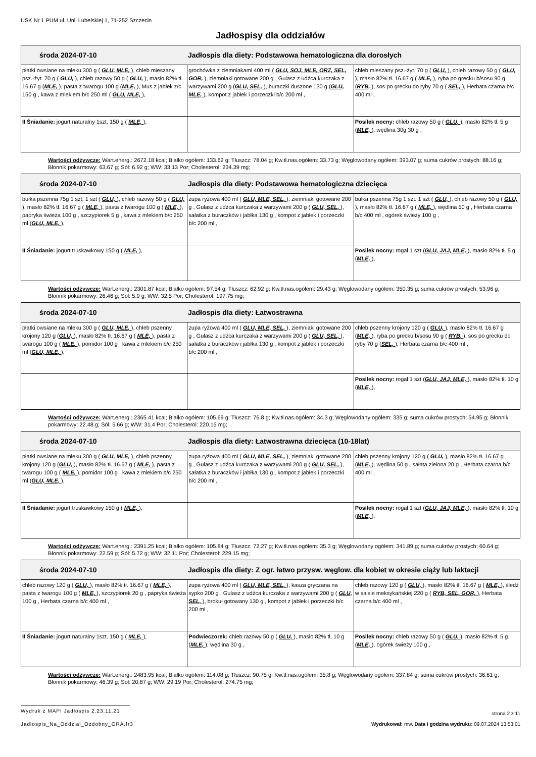USK Nr 1 PUM ul. Unii Lubelskiej 1, 71-252 Szczecin
Jadłospisy dla oddziałów
| środa 2024-07-10 Jadłospis dla diety: Podstawowa hematologiczna dla dorosłych | | |
| --- | --- | --- |
| płatki owsiane na mleku 300 g ( GLU, MLE, ), chleb mieszany psz.-żyt. 70 g ( GLU, ), chleb razowy 50 g ( GLU, ), masło 82% tł. 16.67 g ( MLE, ), pasta z twarogu 100 g ( MLE, ), Mus z jabłek z/c 150 g , kawa z mlekiem b/c 250 ml ( GLU, MLE, ), | grochówka z ziemniakami 400 ml ( GLU, SOJ, MLE, ORZ, SEL, GOR, ), ziemniaki gotowane 200 g , Gulasz z udźca kurczaka z warzywami 200 g ( GLU, SEL, ), buraczki duszone 130 g ( GLU, MLE, ), kompot z jabłek i porzeczki b/c 200 ml , | chleb mieszany psz.-żyt. 70 g ( GLU, ), chleb razowy 50 g ( GLU, ), masło 82% tł. 16.67 g ( MLE, ), ryba po grecku b/sosu 90 g ( RYB, ), sos po grecku do ryby 70 g ( SEL, ), Herbata czarna b/c 400 ml , |
| II Śniadanie: jogurt naturalny 1szt. 150 g ( MLE, ), | | Posiłek nocny: chleb razowy 50 g ( GLU, ), masło 82% tł. 5 g ( MLE, ), wędlina 30g 30 g , |
Wartości odżywcze: Wart.energ.: 2672.18 kcal; Białko ogółem: 133.62 g; Tłuszcz: 78.04 g; Kw.tł.nas.ogółem: 33.73 g; Węglowodany ogółem: 393.07 g; suma cukrów prostych: 88.16 g; Błonnik pokarmowy: 63.67 g; Sól: 6.92 g; WW: 33.13 Por; Cholesterol: 234.39 mg;
| środa 2024-07-10 Jadłospis dla diety: Podstawowa hematologiczna dziecięca | | |
| --- | --- | --- |
| bułka pszenna 75g 1 szt. 1 szt ( GLU, ), chleb razowy 50 g ( GLU, ), masło 82% tł. 16.67 g ( MLE, ), pasta z twarogu 100 g ( MLE, ), papryka świeża 100 g , szczypiorek 5 g , kawa z mlekiem b/c 250 ml ( GLU, MLE, ), | zupa ryżowa 400 ml ( GLU, MLE, SEL, ), ziemniaki gotowane 200 g , Gulasz z udźca kurczaka z warzywami 200 g ( GLU, SEL, ), sałatka z buraczków i jabłka 130 g , kompot z jabłek i porzeczki b/c 200 ml , | bułka pszenna 75g 1 szt. 1 szt ( GLU, ), chleb razowy 50 g ( GLU, ), masło 82% tł. 16.67 g ( MLE, ), wędlina 50 g , Herbata czarna b/c 400 ml , ogórek świeży 100 g , |
| II Śniadanie: jogurt truskawkowy 150 g ( MLE, ), | | Posiłek nocny: rogal 1 szt ( GLU, JAJ, MLE, ), masło 82% tł. 5 g ( MLE, ), |
Wartości odżywcze: Wart.energ.: 2301.87 kcal; Białko ogółem: 97.54 g; Tłuszcz: 62.92 g; Kw.tł.nas.ogółem: 29.43 g; Węglowodany ogółem: 350.35 g; suma cukrów prostych: 53.96 g; Błonnik pokarmowy: 26.46 g; Sól: 5.9 g; WW: 32.5 Por; Cholesterol: 197.75 mg;
| środa 2024-07-10 Jadłospis dla diety: Łatwostrawna | | |
| --- | --- | --- |
| płatki owsiane na mleku 300 g ( GLU, MLE, ), chleb pszenny krojony 120 g ( GLU, ), masło 82% tł. 16.67 g ( MLE, ), pasta z twarogu 100 g ( MLE, ), pomidor 100 g , kawa z mlekiem b/c 250 ml ( GLU, MLE, ), | zupa ryżowa 400 ml ( GLU, MLE, SEL, ), ziemniaki gotowane 200 g , Gulasz z udźca kurczaka z warzywami 200 g ( GLU, SEL, ), sałatka z buraczków i jabłka 130 g , kompot z jabłek i porzeczki b/c 200 ml , | chleb pszenny krojony 120 g ( GLU, ), masło 82% tł. 16.67 g ( MLE, ), ryba po grecku b/sosu 90 g ( RYB, ), sos po grecku do ryby 70 g ( SEL, ), Herbata czarna b/c 400 ml , |
| | | Posiłek nocny: rogal 1 szt ( GLU, JAJ, MLE, ), masło 82% tł. 10 g ( MLE, ), |
Wartości odżywcze: Wart.energ.: 2365.41 kcal; Białko ogółem: 105.69 g; Tłuszcz: 76.8 g; Kw.tł.nas.ogółem: 34.3 g; Węglowodany ogółem: 335 g; suma cukrów prostych: 54.95 g; Błonnik pokarmowy: 22.48 g; Sól: 5.66 g; WW: 31.4 Por; Cholesterol: 220.15 mg;
| środa 2024-07-10 Jadłospis dla diety: Łatwostrawna dziecięca (10-18lat) | | |
| --- | --- | --- |
| płatki owsiane na mleku 300 g ( GLU, MLE, ), chleb pszenny krojony 120 g ( GLU, ), masło 82% tł. 16.67 g ( MLE, ), pasta z twarogu 100 g ( MLE, ), pomidor 100 g , kawa z mlekiem b/c 250 ml ( GLU, MLE, ), | zupa ryżowa 400 ml ( GLU, MLE, SEL, ), ziemniaki gotowane 200 g , Gulasz z udźca kurczaka z warzywami 200 g ( GLU, SEL, ), sałatka z buraczków i jabłka 130 g , kompot z jabłek i porzeczki b/c 200 ml , | chleb pszenny krojony 120 g ( GLU, ), masło 82% tł. 16.67 g ( MLE, ), wędlina 50 g , sałata zielona 20 g , Herbata czarna b/c 400 ml , |
| II Śniadanie: jogurt truskawkowy 150 g ( MLE, ), | | Posiłek nocny: rogal 1 szt ( GLU, JAJ, MLE, ), masło 82% tł. 10 g ( MLE, ), |
Wartości odżywcze: Wart.energ.: 2391.25 kcal; Białko ogółem: 105.84 g; Tłuszcz: 72.27 g; Kw.tł.nas.ogółem: 35.3 g; Węglowodany ogółem: 341.89 g; suma cukrów prostych: 60.64 g; Błonnik pokarmowy: 22.59 g; Sól: 5.72 g; WW: 32.11 Por; Cholesterol: 229.15 mg;
| środa 2024-07-10 Jadłospis dla diety: Z ogr. łatwo przysw. węglow. dla kobiet w okresie ciąży lub laktacji | | |
| --- | --- | --- |
| chleb razowy 120 g ( GLU, ), masło 82% tł. 16.67 g ( MLE, ), pasta z twarogu 100 g ( MLE, ), szczypiorek 20 g , papryka świeża 100 g , Herbata czarna b/c 400 ml , | zupa ryżowa 400 ml ( GLU, MLE, SEL, ), kasza gryczana na sypko 200 g , Gulasz z udźca kurczaka z warzywami 200 g ( GLU, SEL, ), brokuł gotowany 130 g , kompot z jabłek i porzeczki b/c 200 ml , | chleb razowy 120 g ( GLU, ), masło 82% tł. 16.67 g ( MLE, ), śledź w salsie meksykańskiej 220 g ( RYB, SEL, GOR, ), Herbata czarna b/c 400 ml , |
| II Śniadanie: jogurt naturalny 1szt. 150 g ( MLE, ), | Podwieczorek: chleb razowy 50 g ( GLU, ), masło 82% tł. 10 g ( MLE, ), wędlina 30 g , | Posiłek nocny: chleb razowy 50 g ( GLU, ), masło 82% tł. 5 g ( MLE, ), ogórek świeży 100 g , |
Wartości odżywcze: Wart.energ.: 2483.95 kcal; Białko ogółem: 114.08 g; Tłuszcz: 90.75 g; Kw.tł.nas.ogółem: 35.8 g; Węglowodany ogółem: 337.84 g; suma cukrów prostych: 36.61 g; Błonnik pokarmowy: 46.39 g; Sól: 20.87 g; WW: 29.19 Por; Cholesterol: 274.75 mg;
Wydruk z MAPI Jadłospis 2.23.11.21
strona 2 z 11
Jadlospis_Na_Oddzial_Ozdobny_ORA.fr3
Wydrukował: mw, Data i godzina wydruku: 09.07.2024 13:53:01